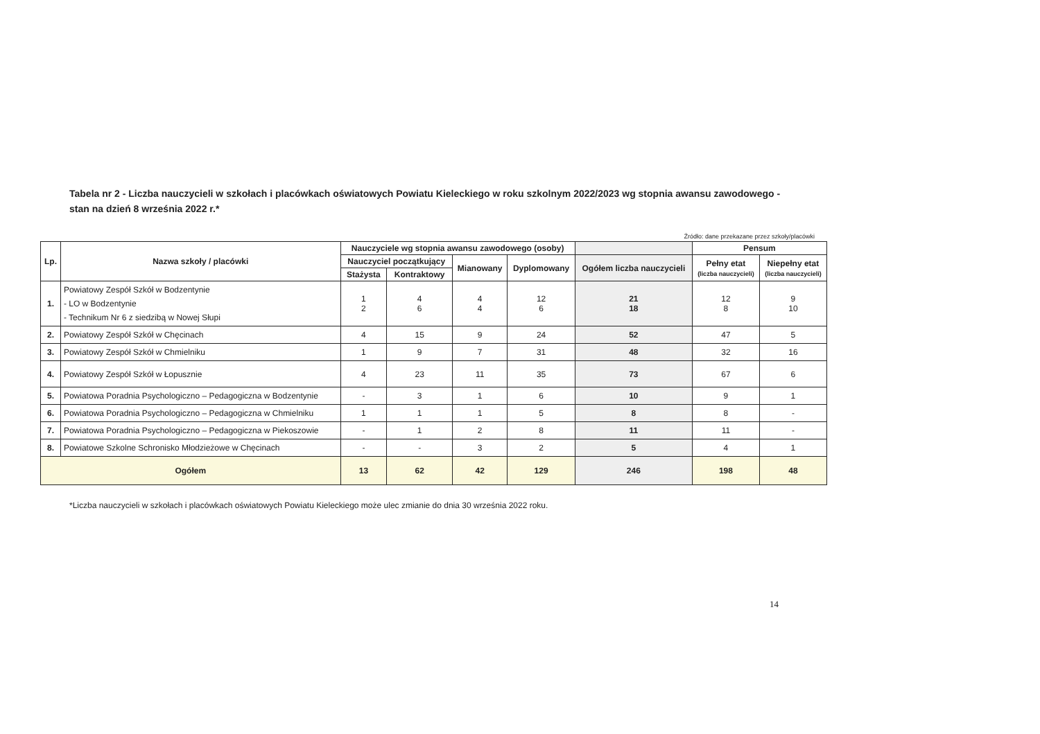Tabela nr 2 - Liczba nauczycieli w szkołach i placówkach oświatowych Powiatu Kieleckiego w roku szkolnym 2022/2023 wg stopnia awansu zawodowego - stan na dzień 8 września 2022 r.*
Źródło: dane przekazane przez szkoły/placówki
| Lp. | Nazwa szkoły / placówki | Nauczyciele wg stopnia awansu zawodowego (osoby) | | | | | Pensum | |
| --- | --- | --- | --- | --- | --- | --- | --- | --- |
| | | Nauczyciel początkujący | | Mianowany | Dyplomowany | Ogółem liczba nauczycieli | Pełny etat (liczba nauczycieli) | Niepełny etat (liczba nauczycieli) |
| | | Stażysta | Kontraktowy | | | | | |
| 1. | Powiatowy Zespół Szkół w Bodzentynie - LO w Bodzentynie - Technikum Nr 6 z siedzibą w Nowej Słupi | 1 2 | 4 6 | 4 4 | 12 6 | 21 18 | 12 8 | 9 10 |
| 2. | Powiatowy Zespół Szkół w Chęcinach | 4 | 15 | 9 | 24 | 52 | 47 | 5 |
| 3. | Powiatowy Zespół Szkół w Chmielniku | 1 | 9 | 7 | 31 | 48 | 32 | 16 |
| 4. | Powiatowy Zespół Szkół w Łopusznie | 4 | 23 | 11 | 35 | 73 | 67 | 6 |
| 5. | Powiatowa Poradnia Psychologiczno – Pedagogiczna w Bodzentynie | - | 3 | 1 | 6 | 10 | 9 | 1 |
| 6. | Powiatowa Poradnia Psychologiczno – Pedagogiczna w Chmielniku | 1 | 1 | 1 | 5 | 8 | 8 | - |
| 7. | Powiatowa Poradnia Psychologiczno – Pedagogiczna w Piekoszowie | - | 1 | 2 | 8 | 11 | 11 | - |
| 8. | Powiatowe Szkolne Schronisko Młodzieżowe w Chęcinach | - | - | 3 | 2 | 5 | 4 | 1 |
| Ogółem | | 13 | 62 | 42 | 129 | 246 | 198 | 48 |
*Liczba nauczycieli w szkołach i placówkach oświatowych Powiatu Kieleckiego może ulec zmianie do dnia 30 września 2022 roku.
14